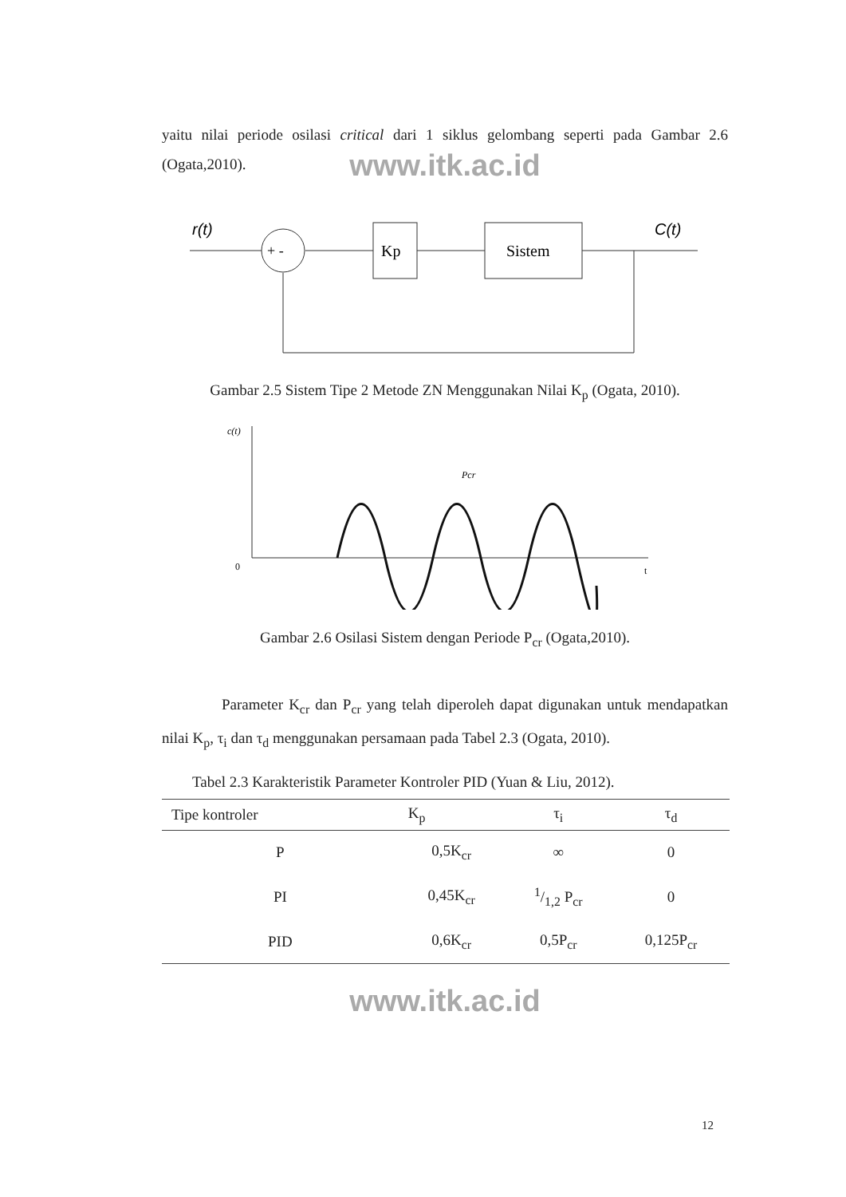yaitu nilai periode osilasi critical dari 1 siklus gelombang seperti pada Gambar 2.6 (Ogata,2010).
www.itk.ac.id
r(t)
+ -
Kp
Sistem
C(t)
Gambar 2.5 Sistem Tipe 2 Metode ZN Menggunakan Nilai K<sub>p</sub> (Ogata, 2010).
c(t)
0
t
Pcr
Gambar 2.6 Osilasi Sistem dengan Periode P<sub>cr</sub> (Ogata,2010).
Parameter K<sub>cr</sub> dan P<sub>cr</sub> yang telah diperoleh dapat digunakan untuk mendapatkan nilai K<sub>p</sub>, τ<sub>i</sub> dan τ<sub>d</sub> menggunakan persamaan pada Tabel 2.3 (Ogata, 2010).
Tabel 2.3 Karakteristik Parameter Kontroler PID (Yuan & Liu, 2012).
| Tipe kontroler | K<sub>p</sub> | τ<sub>i</sub> | τ<sub>d</sub> |
| --- | --- | --- | --- |
| P | 0,5K<sub>cr</sub> | ∞ | 0 |
| PI | 0,45K<sub>cr</sub> | 1/1,2 P<sub>cr</sub> | 0 |
| PID | 0,6K<sub>cr</sub> | 0,5P<sub>cr</sub> | 0,125P<sub>cr</sub> |
www.itk.ac.id
12